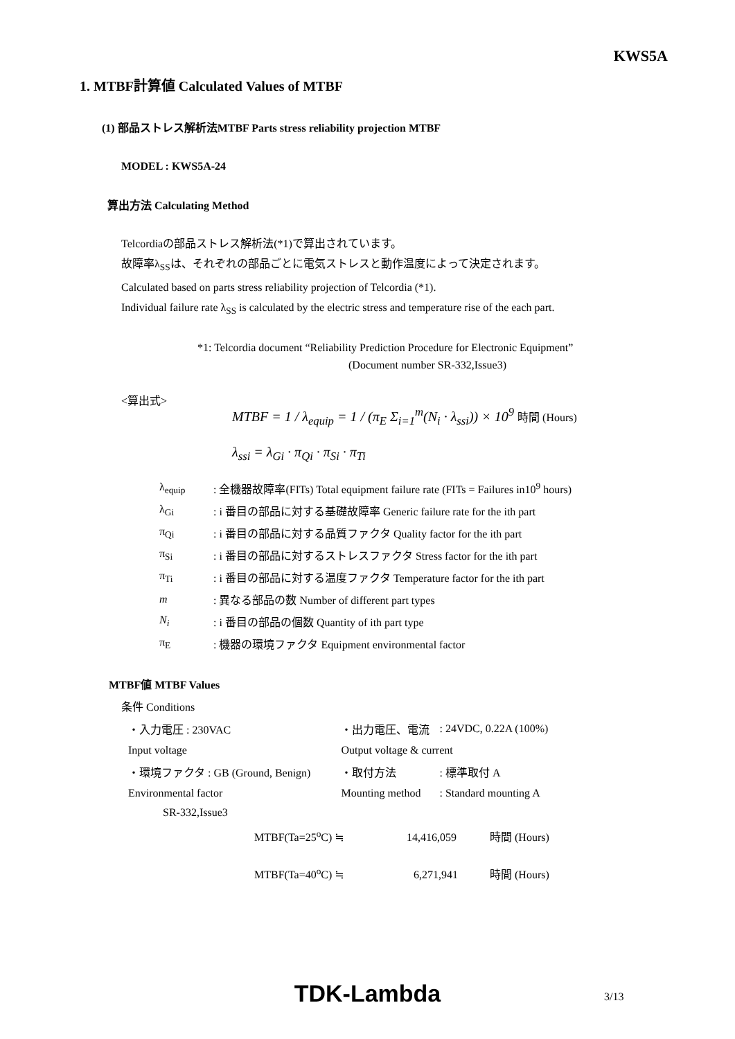KWS5A
1. MTBF計算値 Calculated Values of MTBF
(1) 部品ストレス解析法MTBF Parts stress reliability projection MTBF
MODEL : KWS5A-24
算出方法 Calculating Method
Telcordiaの部品ストレス解析法(*1)で算出されています。
故障率λ<sub>SS</sub>は、それぞれの部品ごとに電気ストレスと動作温度によって決定されます。
Calculated based on parts stress reliability projection of Telcordia (*1).
Individual failure rate λ<sub>SS</sub> is calculated by the electric stress and temperature rise of the each part.
*1: Telcordia document “Reliability Prediction Procedure for Electronic Equipment”
(Document number SR-332,Issue3)
<算出式>
MTBF = 1 / λ<sub>equip</sub> = 1 / (π<sub>E</sub> Σ<sub>i=1</sub><sup>m</sup>(N<sub>i</sub> · λ<sub>ssi</sub>)) × 10<sup>9</sup> 時間 (Hours)
λ<sub>ssi</sub> = λ<sub>Gi</sub> · π<sub>Qi</sub> · π<sub>Si</sub> · π<sub>Ti</sub>
| λ<sub>equip</sub> | : 全機器故障率(FITs) Total equipment failure rate (FITs = Failures in10<sup>9</sup> hours) |
| λ<sub>Gi</sub> | : i 番目の部品に対する基礎故障率 Generic failure rate for the ith part |
| π<sub>Qi</sub> | : i 番目の部品に対する品質ファクタ Quality factor for the ith part |
| π<sub>Si</sub> | : i 番目の部品に対するストレスファクタ Stress factor for the ith part |
| π<sub>Ti</sub> | : i 番目の部品に対する温度ファクタ Temperature factor for the ith part |
| m | : 異なる部品の数 Number of different part types |
| N<sub>i</sub> | : i 番目の部品の個数 Quantity of ith part type |
| π<sub>E</sub> | : 機器の環境ファクタ Equipment environmental factor |
MTBF値 MTBF Values
条件 Conditions
| ・入力電圧 : 230VAC | ・出力電圧、電流 | : 24VDC, 0.22A (100%) |
| Input voltage | Output voltage & current | |
| ・環境ファクタ : GB (Ground, Benign) | ・取付方法 | : 標準取付 A |
| Environmental factor | Mounting method | : Standard mounting A |
| SR-332,Issue3 | | |
MTBF(Ta=25<sup>o</sup>C) ≒ 14,416,059 時間 (Hours)
MTBF(Ta=40<sup>o</sup>C) ≒ 6,271,941 時間 (Hours)
TDK-Lambda 3/13